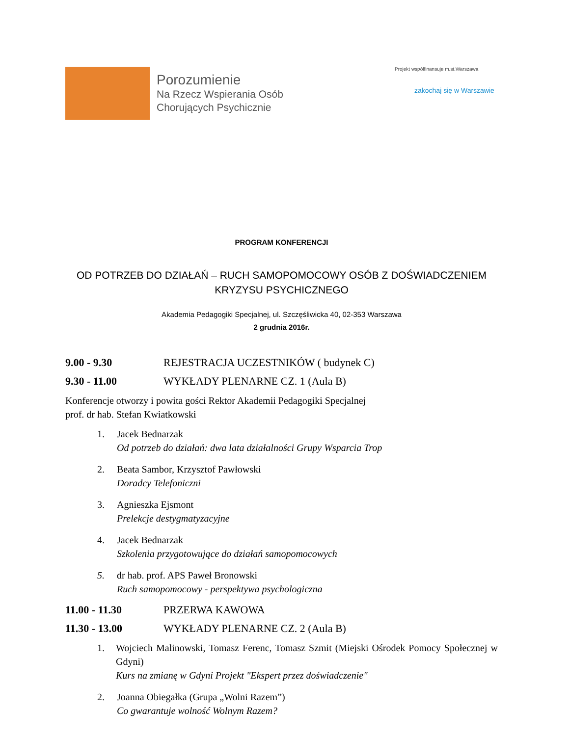Porozumienie
Na Rzecz Wspierania Osób
Chorujących Psychicznie
Projekt współfinansuje m.st.Warszawa
zakochaj się w Warszawie
PROGRAM KONFERENCJI
OD POTRZEB DO DZIAŁAŃ – RUCH SAMOPOMOCOWY OSÓB Z DOŚWIADCZENIEM KRYZYSU PSYCHICZNEGO
Akademia Pedagogiki Specjalnej, ul. Szczęśliwicka 40, 02-353 Warszawa
2 grudnia 2016r.
9.00 - 9.30 REJESTRACJA UCZESTNIKÓW ( budynek C)
9.30 - 11.00 WYKŁADY PLENARNE CZ. 1 (Aula B)
Konferencje otworzy i powita gości Rektor Akademii Pedagogiki Specjalnej
prof. dr hab. Stefan Kwiatkowski
1. Jacek Bednarzak
Od potrzeb do działań: dwa lata działalności Grupy Wsparcia Trop
2. Beata Sambor, Krzysztof Pawłowski
Doradcy Telefoniczni
3. Agnieszka Ejsmont
Prelekcje destygmatyzacyjne
4. Jacek Bednarzak
Szkolenia przygotowujące do działań samopomocowych
5. dr hab. prof. APS Paweł Bronowski
Ruch samopomocowy - perspektywa psychologiczna
11.00 - 11.30 PRZERWA KAWOWA
11.30 - 13.00 WYKŁADY PLENARNE CZ. 2 (Aula B)
1. Wojciech Malinowski, Tomasz Ferenc, Tomasz Szmit (Miejski Ośrodek Pomocy Społecznej w Gdyni)
Kurs na zmianę w Gdyni Projekt "Ekspert przez doświadczenie"
2. Joanna Obiegałka (Grupa „Wolni Razem”)
Co gwarantuje wolność Wolnym Razem?